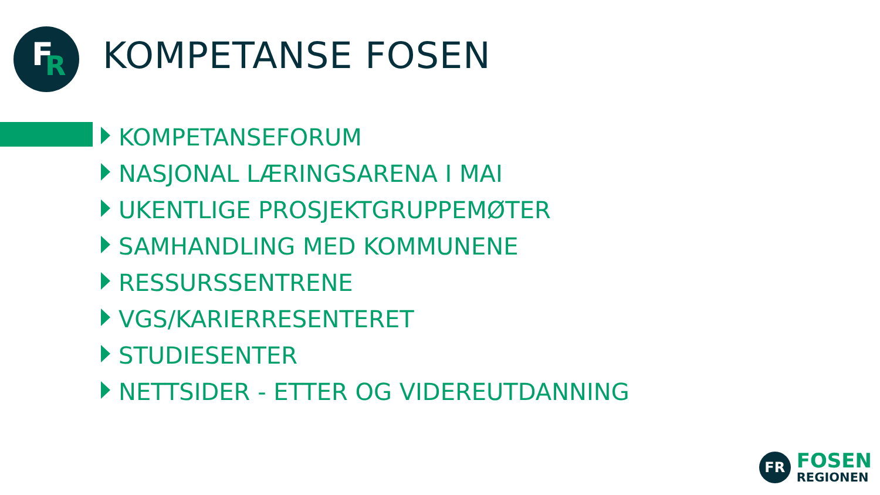F R
KOMPETANSE FOSEN
KOMPETANSEFORUM
NASJONAL LÆRINGSARENA I MAI
UKENTLIGE PROSJEKTGRUPPEMØTER
SAMHANDLING MED KOMMUNENE
RESSURSSENTRENE
VGS/KARIERRESENTERET
STUDIESENTER
NETTSIDER - ETTER OG VIDEREUTDANNING
FR
FOSEN
REGIONEN